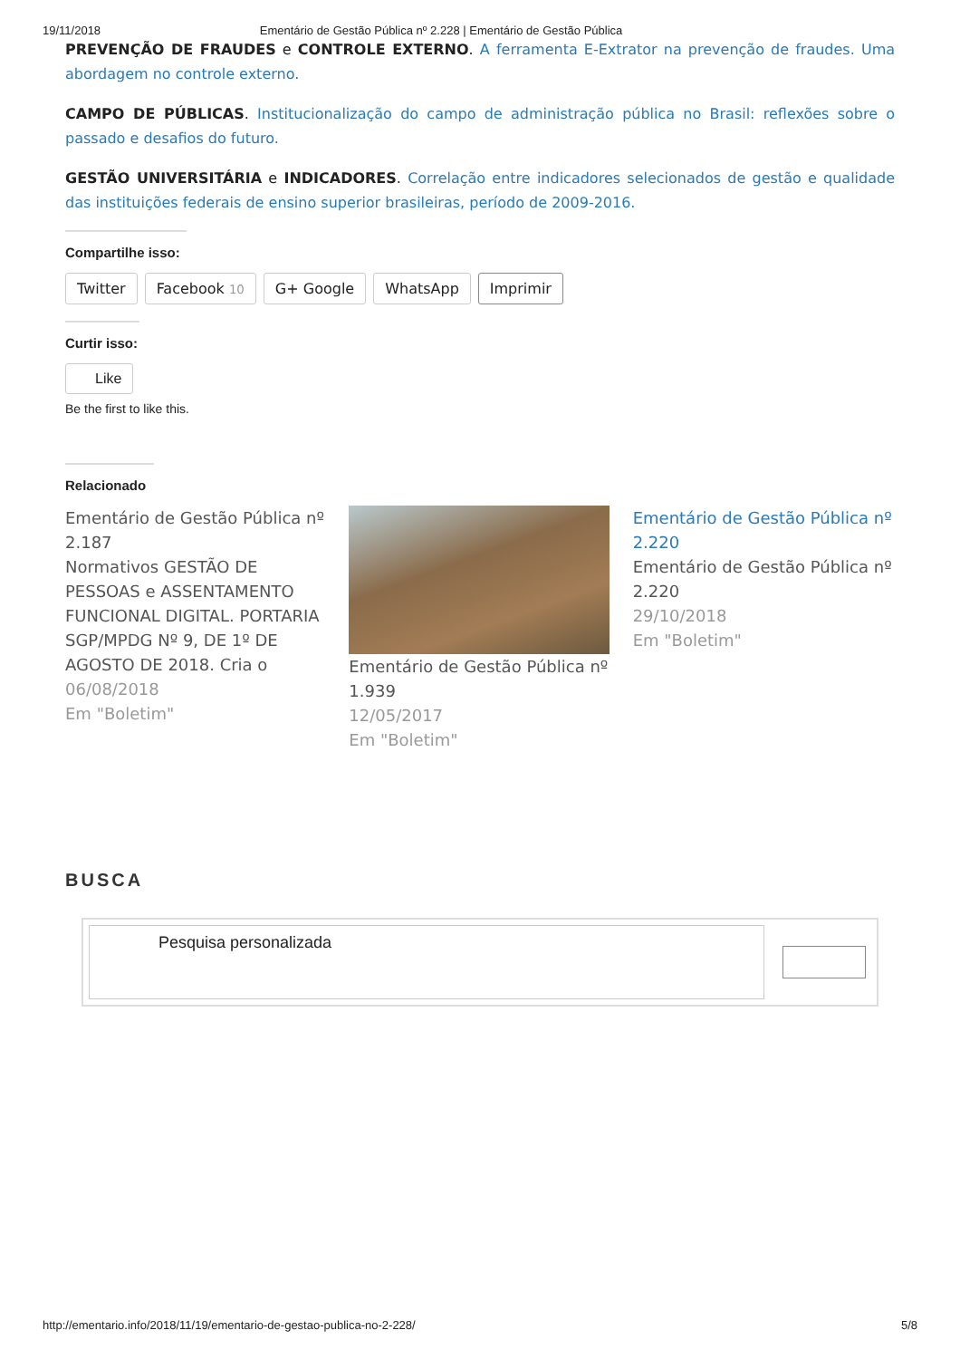19/11/2018 Ementário de Gestão Pública nº 2.228 | Ementário de Gestão Pública
PREVENÇÃO DE FRAUDES e CONTROLE EXTERNO. A ferramenta E-Extrator na prevenção de fraudes. Uma abordagem no controle externo.
CAMPO DE PÚBLICAS. Institucionalização do campo de administração pública no Brasil: reflexões sobre o passado e desafios do futuro.
GESTÃO UNIVERSITÁRIA e INDICADORES. Correlação entre indicadores selecionados de gestão e qualidade das instituições federais de ensino superior brasileiras, período de 2009-2016.
Compartilhe isso:
Twitter Facebook 10 G+ Google WhatsApp Imprimir
Curtir isso:
Like
Be the first to like this.
Relacionado
Ementário de Gestão Pública nº 2.187
Normativos GESTÃO DE PESSOAS e ASSENTAMENTO FUNCIONAL DIGITAL. PORTARIA SGP/MPDG Nº 9, DE 1º DE AGOSTO DE 2018. Cria o
06/08/2018
Em "Boletim"
Ementário de Gestão Pública nº 1.939
12/05/2017
Em "Boletim"
Ementário de Gestão Pública nº 2.220
Ementário de Gestão Pública nº 2.220
29/10/2018
Em "Boletim"
BUSCA
Pesquisa personalizada
http://ementario.info/2018/11/19/ementario-de-gestao-publica-no-2-228/ 5/8